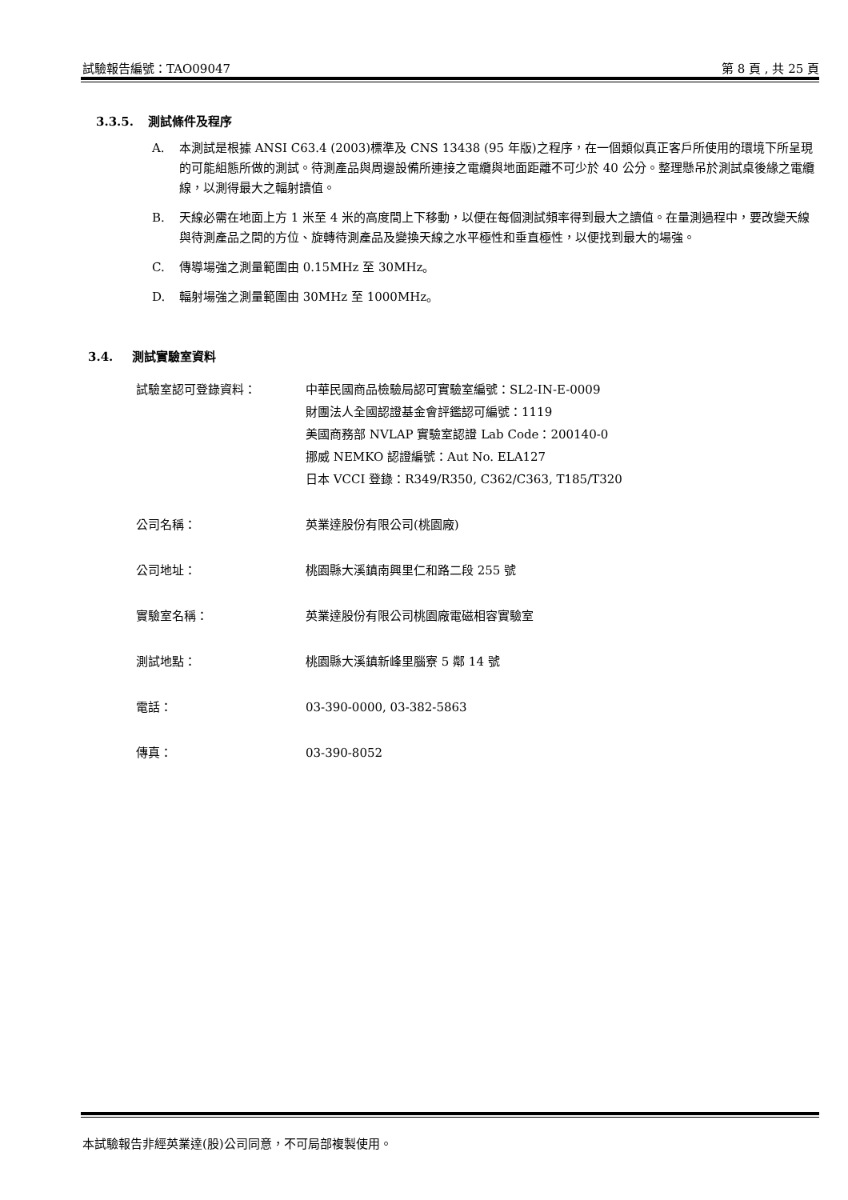試驗報告編號：TAO09047 第 8 頁 , 共 25 頁
3.3.5. 測試條件及程序
A. 本測試是根據 ANSI C63.4 (2003)標準及 CNS 13438 (95 年版)之程序，在一個類似真正客戶所使用的環境下所呈現的可能組態所做的測試。待測產品與周邊設備所連接之電纜與地面距離不可少於 40 公分。整理懸吊於測試桌後緣之電纜線，以測得最大之輻射讀值。
B. 天線必需在地面上方 1 米至 4 米的高度間上下移動，以便在每個測試頻率得到最大之讀值。在量測過程中，要改變天線與待測產品之間的方位、旋轉待測產品及變換天線之水平極性和垂直極性，以便找到最大的場強。
C. 傳導場強之測量範圍由 0.15MHz 至 30MHz。
D. 輻射場強之測量範圍由 30MHz 至 1000MHz。
3.4. 測試實驗室資料
| 試驗室認可登錄資料： | 中華民國商品檢驗局認可實驗室編號：SL2-IN-E-0009 財團法人全國認證基金會評鑑認可編號：1119 美國商務部 NVLAP 實驗室認證 Lab Code：200140-0 挪威 NEMKO 認證編號：Aut No. ELA127 日本 VCCI 登錄：R349/R350, C362/C363, T185/T320 |
| 公司名稱： | 英業達股份有限公司(桃園廠) |
| 公司地址： | 桃園縣大溪鎮南興里仁和路二段 255 號 |
| 實驗室名稱： | 英業達股份有限公司桃園廠電磁相容實驗室 |
| 測試地點： | 桃園縣大溪鎮新峰里腦寮 5 鄰 14 號 |
| 電話： | 03-390-0000, 03-382-5863 |
| 傳真： | 03-390-8052 |
本試驗報告非經英業達(股)公司同意，不可局部複製使用。